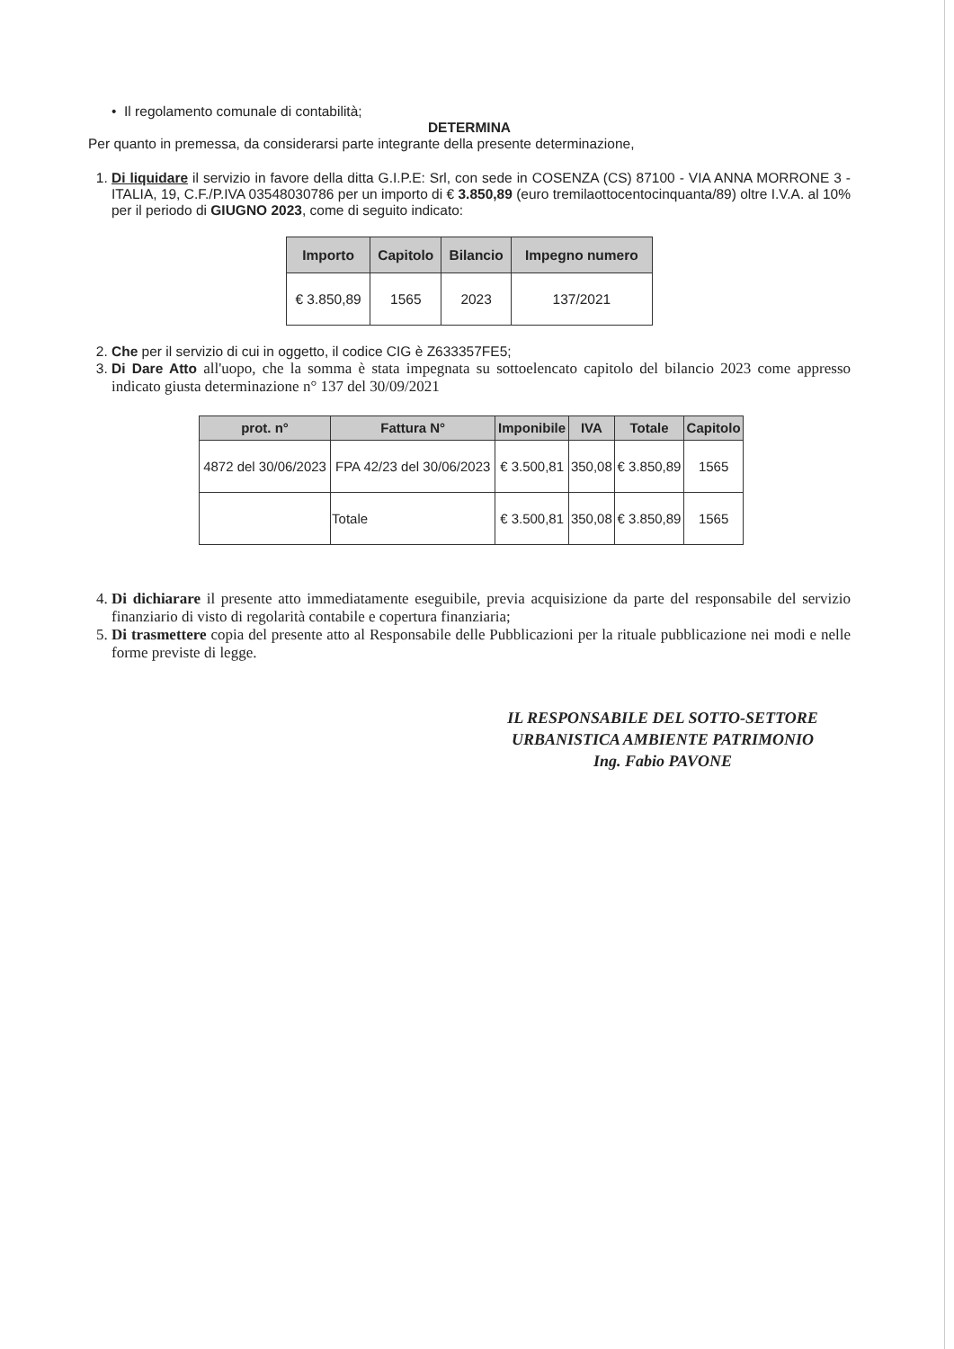• Il regolamento comunale di contabilità;
DETERMINA
Per quanto in premessa, da considerarsi parte integrante della presente determinazione,
1. Di liquidare il servizio in favore della ditta G.I.P.E: Srl, con sede in COSENZA (CS) 87100 - VIA ANNA MORRONE 3 - ITALIA, 19, C.F./P.IVA 03548030786 per un importo di € 3.850,89 (euro tremilaottocentocinquanta/89) oltre I.V.A. al 10% per il periodo di GIUGNO 2023, come di seguito indicato:
| Importo | Capitolo | Bilancio | Impegno numero |
| --- | --- | --- | --- |
| € 3.850,89 | 1565 | 2023 | 137/2021 |
2. Che per il servizio di cui in oggetto, il codice CIG è Z633357FE5;
3. Di Dare Atto all'uopo, che la somma è stata impegnata su sottoelencato capitolo del bilancio 2023 come appresso indicato giusta determinazione n° 137 del 30/09/2021
| prot. n° | Fattura N° | Imponibile | IVA | Totale | Capitolo |
| --- | --- | --- | --- | --- | --- |
| 4872 del 30/06/2023 | FPA 42/23 del 30/06/2023 | € 3.500,81 | 350,08 | € 3.850,89 | 1565 |
| | Totale | € 3.500,81 | 350,08 | € 3.850,89 | 1565 |
4. Di dichiarare il presente atto immediatamente eseguibile, previa acquisizione da parte del responsabile del servizio finanziario di visto di regolarità contabile e copertura finanziaria;
5. Di trasmettere copia del presente atto al Responsabile delle Pubblicazioni per la rituale pubblicazione nei modi e nelle forme previste di legge.
IL RESPONSABILE DEL SOTTO-SETTORE
URBANISTICA AMBIENTE PATRIMONIO
Ing. Fabio PAVONE